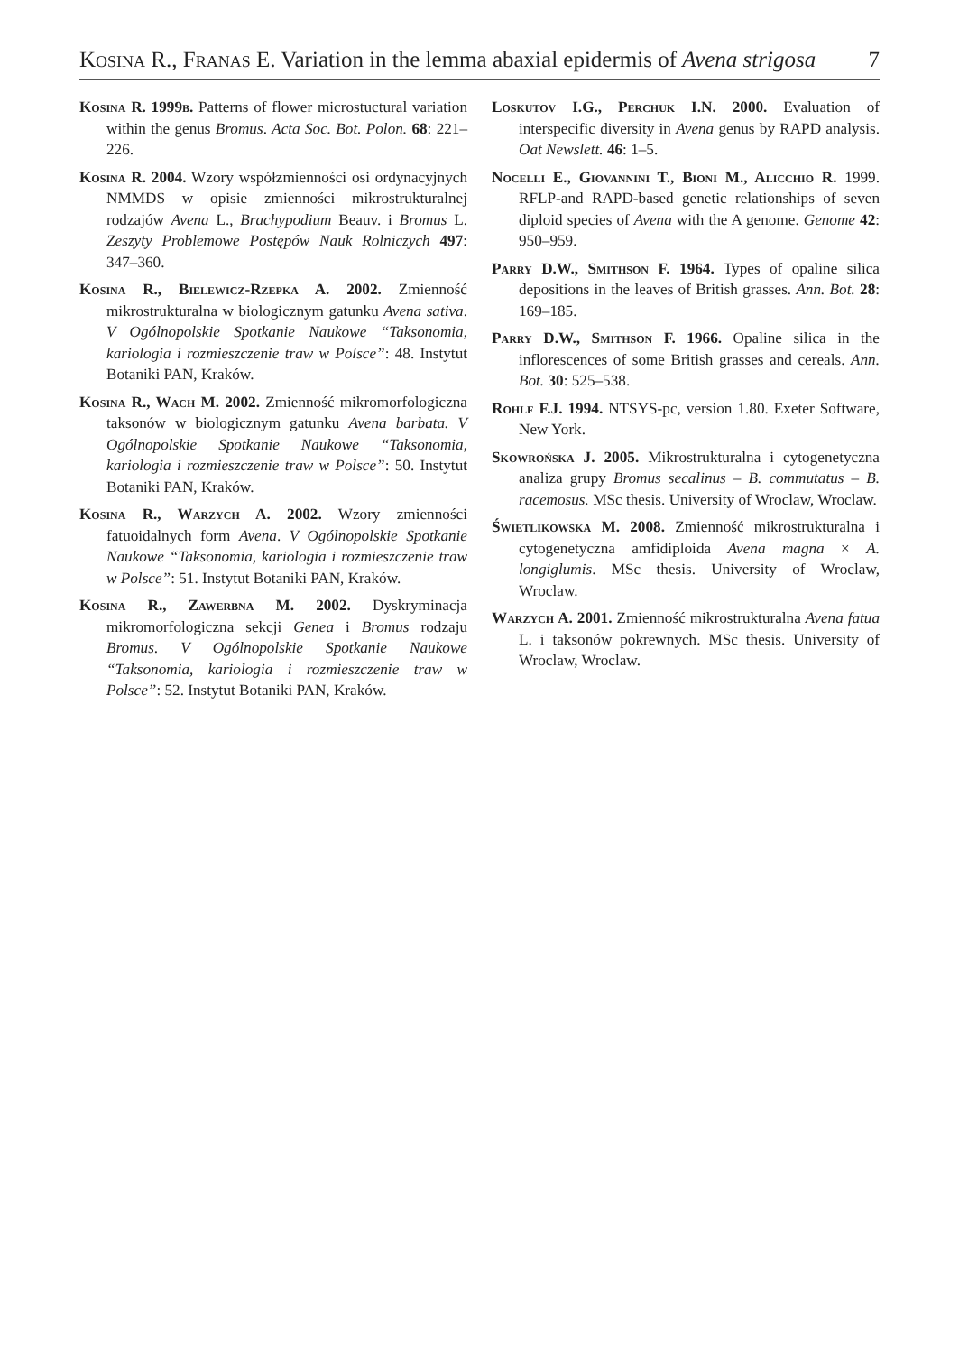Kosina R., Franas E. Variation in the lemma abaxial epidermis of Avena strigosa 7
Kosina R. 1999b. Patterns of flower microstuctural variation within the genus Bromus. Acta Soc. Bot. Polon. 68: 221–226.
Kosina R. 2004. Wzory współzmienności osi ordynacyjnych NMMDS w opisie zmienności mikrostrukturalnej rodzajów Avena L., Brachypodium Beauv. i Bromus L. Zeszyty Problemowe Postępów Nauk Rolniczych 497: 347–360.
Kosina R., Bielewicz-Rzepka A. 2002. Zmienność mikrostrukturalna w biologicznym gatunku Avena sativa. V Ogólnopolskie Spotkanie Naukowe “Taksonomia, kariologia i rozmieszczenie traw w Polsce”: 48. Instytut Botaniki PAN, Kraków.
Kosina R., Wach M. 2002. Zmienność mikromorfologiczna taksonów w biologicznym gatunku Avena barbata. V Ogólnopolskie Spotkanie Naukowe “Taksonomia, kariologia i rozmieszczenie traw w Polsce”: 50. Instytut Botaniki PAN, Kraków.
Kosina R., Warzych A. 2002. Wzory zmienności fatuoidalnych form Avena. V Ogólnopolskie Spotkanie Naukowe “Taksonomia, kariologia i rozmieszczenie traw w Polsce”: 51. Instytut Botaniki PAN, Kraków.
Kosina R., Zawerbna M. 2002. Dyskryminacja mikromorfologiczna sekcji Genea i Bromus rodzaju Bromus. V Ogólnopolskie Spotkanie Naukowe “Taksonomia, kariologia i rozmieszczenie traw w Polsce”: 52. Instytut Botaniki PAN, Kraków.
Loskutov I.G., Perchuk I.N. 2000. Evaluation of interspecific diversity in Avena genus by RAPD analysis. Oat Newslett. 46: 1–5.
Nocelli E., Giovannini T., Bioni M., Alicchio R. 1999. RFLP-and RAPD-based genetic relationships of seven diploid species of Avena with the A genome. Genome 42: 950–959.
Parry D.W., Smithson F. 1964. Types of opaline silica depositions in the leaves of British grasses. Ann. Bot. 28: 169–185.
Parry D.W., Smithson F. 1966. Opaline silica in the inflorescences of some British grasses and cereals. Ann. Bot. 30: 525–538.
Rohlf F.J. 1994. NTSYS-pc, version 1.80. Exeter Software, New York.
Skowrońska J. 2005. Mikrostrukturalna i cytogenetyczna analiza grupy Bromus secalinus – B. commutatus – B. racemosus. MSc thesis. University of Wroclaw, Wroclaw.
Świetlikowska M. 2008. Zmienność mikrostrukturalna i cytogenetyczna amfidiploida Avena magna × A. longiglumis. MSc thesis. University of Wroclaw, Wroclaw.
Warzych A. 2001. Zmienność mikrostrukturalna Avena fatua L. i taksonów pokrewnych. MSc thesis. University of Wroclaw, Wroclaw.